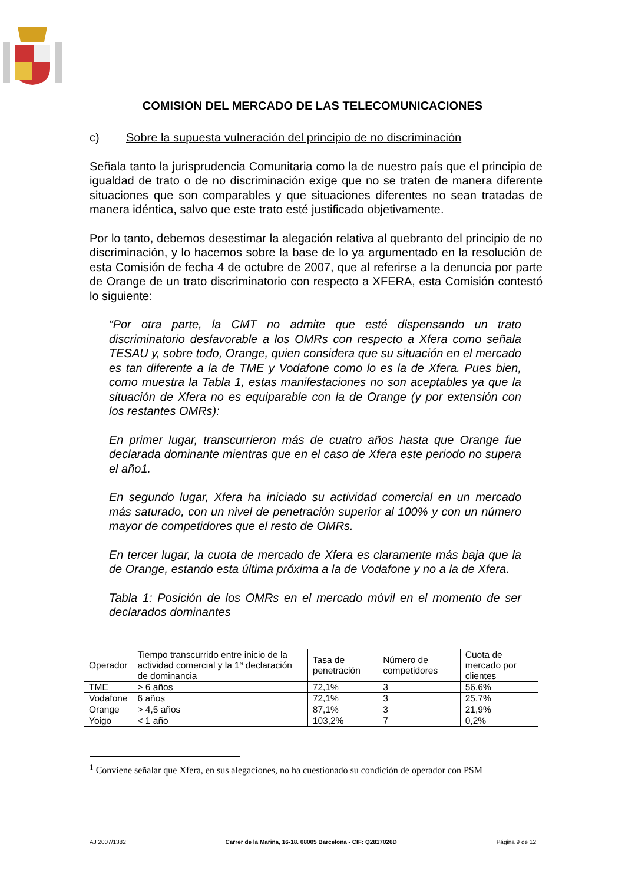COMISION DEL MERCADO DE LAS TELECOMUNICACIONES
c) Sobre la supuesta vulneración del principio de no discriminación
Señala tanto la jurisprudencia Comunitaria como la de nuestro país que el principio de igualdad de trato o de no discriminación exige que no se traten de manera diferente situaciones que son comparables y que situaciones diferentes no sean tratadas de manera idéntica, salvo que este trato esté justificado objetivamente.
Por lo tanto, debemos desestimar la alegación relativa al quebranto del principio de no discriminación, y lo hacemos sobre la base de lo ya argumentado en la resolución de esta Comisión de fecha 4 de octubre de 2007, que al referirse a la denuncia por parte de Orange de un trato discriminatorio con respecto a XFERA, esta Comisión contestó lo siguiente:
“Por otra parte, la CMT no admite que esté dispensando un trato discriminatorio desfavorable a los OMRs con respecto a Xfera como señala TESAU y, sobre todo, Orange, quien considera que su situación en el mercado es tan diferente a la de TME y Vodafone como lo es la de Xfera. Pues bien, como muestra la Tabla 1, estas manifestaciones no son aceptables ya que la situación de Xfera no es equiparable con la de Orange (y por extensión con los restantes OMRs):
En primer lugar, transcurrieron más de cuatro años hasta que Orange fue declarada dominante mientras que en el caso de Xfera este periodo no supera el año1.
En segundo lugar, Xfera ha iniciado su actividad comercial en un mercado más saturado, con un nivel de penetración superior al 100% y con un número mayor de competidores que el resto de OMRs.
En tercer lugar, la cuota de mercado de Xfera es claramente más baja que la de Orange, estando esta última próxima a la de Vodafone y no a la de Xfera.
Tabla 1: Posición de los OMRs en el mercado móvil en el momento de ser declarados dominantes
| Operador | Tiempo transcurrido entre inicio de la actividad comercial y la 1ª declaración de dominancia | Tasa de penetración | Número de competidores | Cuota de mercado por clientes |
| TME | > 6 años | 72,1% | 3 | 56,6% |
| Vodafone | 6 años | 72,1% | 3 | 25,7% |
| Orange | > 4,5 años | 87,1% | 3 | 21,9% |
| Yoigo | < 1 año | 103,2% | 7 | 0,2% |
<sup>1</sup> Conviene señalar que Xfera, en sus alegaciones, no ha cuestionado su condición de operador con PSM
AJ 2007/1382 Carrer de la Marina, 16-18. 08005 Barcelona - CIF: Q2817026D Página 9 de 12